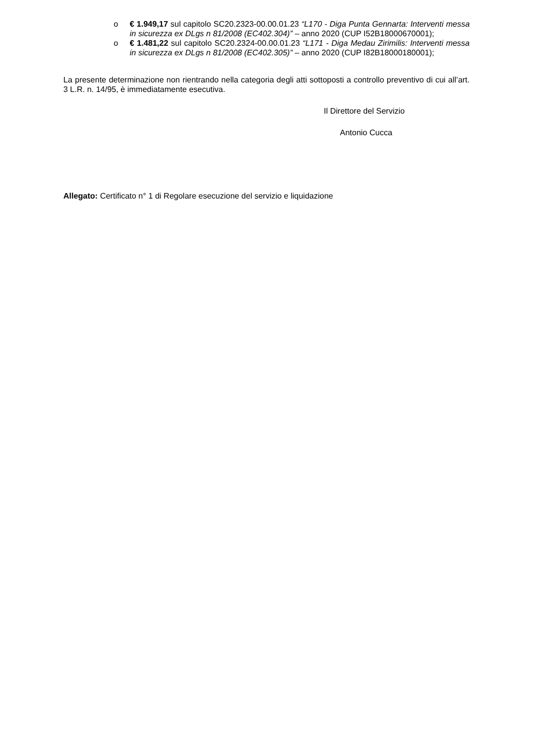o € 1.949,17 sul capitolo SC20.2323-00.00.01.23 “L170 - Diga Punta Gennarta: Interventi messa in sicurezza ex DLgs n 81/2008 (EC402.304)” – anno 2020 (CUP I52B18000670001);
o € 1.481,22 sul capitolo SC20.2324-00.00.01.23 “L171 - Diga Medau Zirimilis: Interventi messa in sicurezza ex DLgs n 81/2008 (EC402.305)” – anno 2020 (CUP I82B18000180001);
La presente determinazione non rientrando nella categoria degli atti sottoposti a controllo preventivo di cui all’art. 3 L.R. n. 14/95, è immediatamente esecutiva.
Il Direttore del Servizio
Antonio Cucca
Allegato: Certificato n° 1 di Regolare esecuzione del servizio e liquidazione